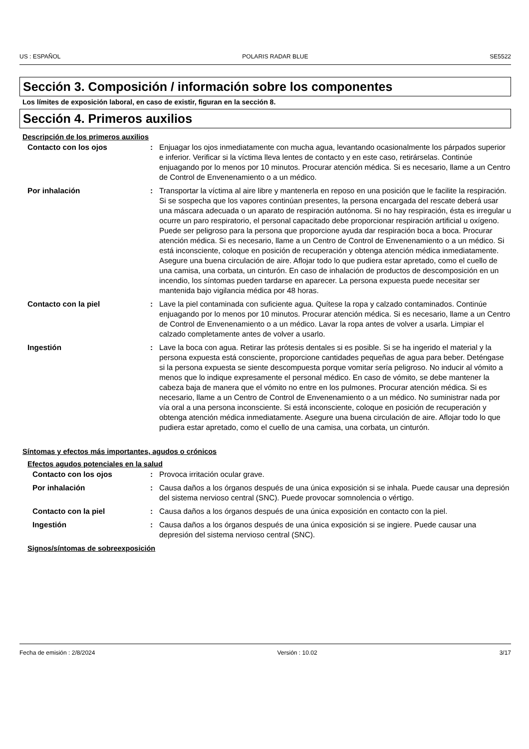US : ESPAÑOL POLARIS RADAR BLUE SE5522
Sección 3. Composición / información sobre los componentes
Los límites de exposición laboral, en caso de existir, figuran en la sección 8.
Sección 4. Primeros auxilios
Descripción de los primeros auxilios
Contacto con los ojos : Enjuagar los ojos inmediatamente con mucha agua, levantando ocasionalmente los párpados superior e inferior. Verificar si la víctima lleva lentes de contacto y en este caso, retirárselas. Continúe enjuagando por lo menos por 10 minutos. Procurar atención médica. Si es necesario, llame a un Centro de Control de Envenenamiento o a un médico.
Por inhalación : Transportar la víctima al aire libre y mantenerla en reposo en una posición que le facilite la respiración. Si se sospecha que los vapores continúan presentes, la persona encargada del rescate deberá usar una máscara adecuada o un aparato de respiración autónoma. Si no hay respiración, ésta es irregular u ocurre un paro respiratorio, el personal capacitado debe proporcionar respiración artificial u oxígeno. Puede ser peligroso para la persona que proporcione ayuda dar respiración boca a boca. Procurar atención médica. Si es necesario, llame a un Centro de Control de Envenenamiento o a un médico. Si está inconsciente, coloque en posición de recuperación y obtenga atención médica inmediatamente. Asegure una buena circulación de aire. Aflojar todo lo que pudiera estar apretado, como el cuello de una camisa, una corbata, un cinturón. En caso de inhalación de productos de descomposición en un incendio, los síntomas pueden tardarse en aparecer. La persona expuesta puede necesitar ser mantenida bajo vigilancia médica por 48 horas.
Contacto con la piel : Lave la piel contaminada con suficiente agua. Quítese la ropa y calzado contaminados. Continúe enjuagando por lo menos por 10 minutos. Procurar atención médica. Si es necesario, llame a un Centro de Control de Envenenamiento o a un médico. Lavar la ropa antes de volver a usarla. Limpiar el calzado completamente antes de volver a usarlo.
Ingestión : Lave la boca con agua. Retirar las prótesis dentales si es posible. Si se ha ingerido el material y la persona expuesta está consciente, proporcione cantidades pequeñas de agua para beber. Deténgase si la persona expuesta se siente descompuesta porque vomitar sería peligroso. No inducir al vómito a menos que lo indique expresamente el personal médico. En caso de vómito, se debe mantener la cabeza baja de manera que el vómito no entre en los pulmones. Procurar atención médica. Si es necesario, llame a un Centro de Control de Envenenamiento o a un médico. No suministrar nada por vía oral a una persona inconsciente. Si está inconsciente, coloque en posición de recuperación y obtenga atención médica inmediatamente. Asegure una buena circulación de aire. Aflojar todo lo que pudiera estar apretado, como el cuello de una camisa, una corbata, un cinturón.
Síntomas y efectos más importantes, agudos o crónicos
Efectos agudos potenciales en la salud
Contacto con los ojos : Provoca irritación ocular grave.
Por inhalación : Causa daños a los órganos después de una única exposición si se inhala. Puede causar una depresión del sistema nervioso central (SNC). Puede provocar somnolencia o vértigo.
Contacto con la piel : Causa daños a los órganos después de una única exposición en contacto con la piel.
Ingestión : Causa daños a los órganos después de una única exposición si se ingiere. Puede causar una depresión del sistema nervioso central (SNC).
Signos/síntomas de sobreexposición
Fecha de emisión : 2/8/2024 Versión : 10.02 3/17